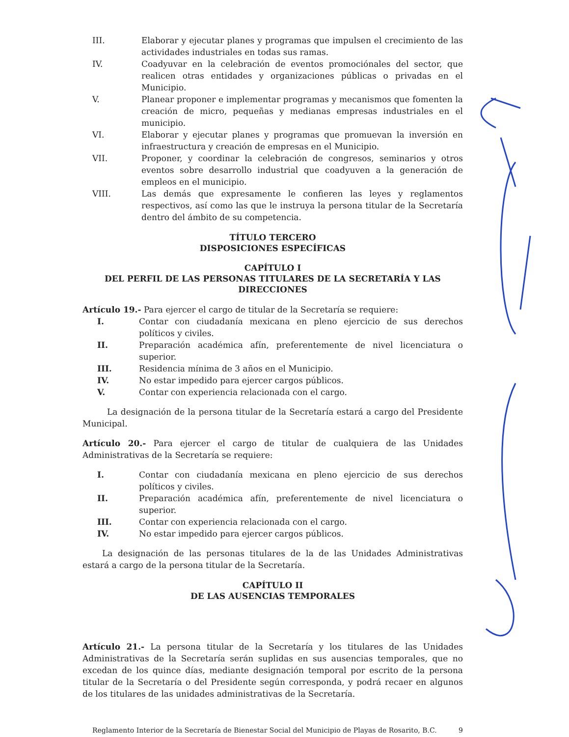III. Elaborar y ejecutar planes y programas que impulsen el crecimiento de las actividades industriales en todas sus ramas.
IV. Coadyuvar en la celebración de eventos promociónales del sector, que realicen otras entidades y organizaciones públicas o privadas en el Municipio.
V. Planear proponer e implementar programas y mecanismos que fomenten la creación de micro, pequeñas y medianas empresas industriales en el municipio.
VI. Elaborar y ejecutar planes y programas que promuevan la inversión en infraestructura y creación de empresas en el Municipio.
VII. Proponer, y coordinar la celebración de congresos, seminarios y otros eventos sobre desarrollo industrial que coadyuven a la generación de empleos en el municipio.
VIII. Las demás que expresamente le confieren las leyes y reglamentos respectivos, así como las que le instruya la persona titular de la Secretaría dentro del ámbito de su competencia.
TÍTULO TERCERO
DISPOSICIONES ESPECÍFICAS
CAPÍTULO I
DEL PERFIL DE LAS PERSONAS TITULARES DE LA SECRETARÍA Y LAS DIRECCIONES
Artículo 19.- Para ejercer el cargo de titular de la Secretaría se requiere:
I. Contar con ciudadanía mexicana en pleno ejercicio de sus derechos políticos y civiles.
II. Preparación académica afín, preferentemente de nivel licenciatura o superior.
III. Residencia mínima de 3 años en el Municipio.
IV. No estar impedido para ejercer cargos públicos.
V. Contar con experiencia relacionada con el cargo.
La designación de la persona titular de la Secretaría estará a cargo del Presidente Municipal.
Artículo 20.- Para ejercer el cargo de titular de cualquiera de las Unidades Administrativas de la Secretaría se requiere:
I. Contar con ciudadanía mexicana en pleno ejercicio de sus derechos políticos y civiles.
II. Preparación académica afín, preferentemente de nivel licenciatura o superior.
III. Contar con experiencia relacionada con el cargo.
IV. No estar impedido para ejercer cargos públicos.
La designación de las personas titulares de la de las Unidades Administrativas estará a cargo de la persona titular de la Secretaría.
CAPÍTULO II
DE LAS AUSENCIAS TEMPORALES
Artículo 21.- La persona titular de la Secretaría y los titulares de las Unidades Administrativas de la Secretaría serán suplidas en sus ausencias temporales, que no excedan de los quince días, mediante designación temporal por escrito de la persona titular de la Secretaría o del Presidente según corresponda, y podrá recaer en algunos de los titulares de las unidades administrativas de la Secretaría.
Reglamento Interior de la Secretaría de Bienestar Social del Municipio de Playas de Rosarito, B.C. 9